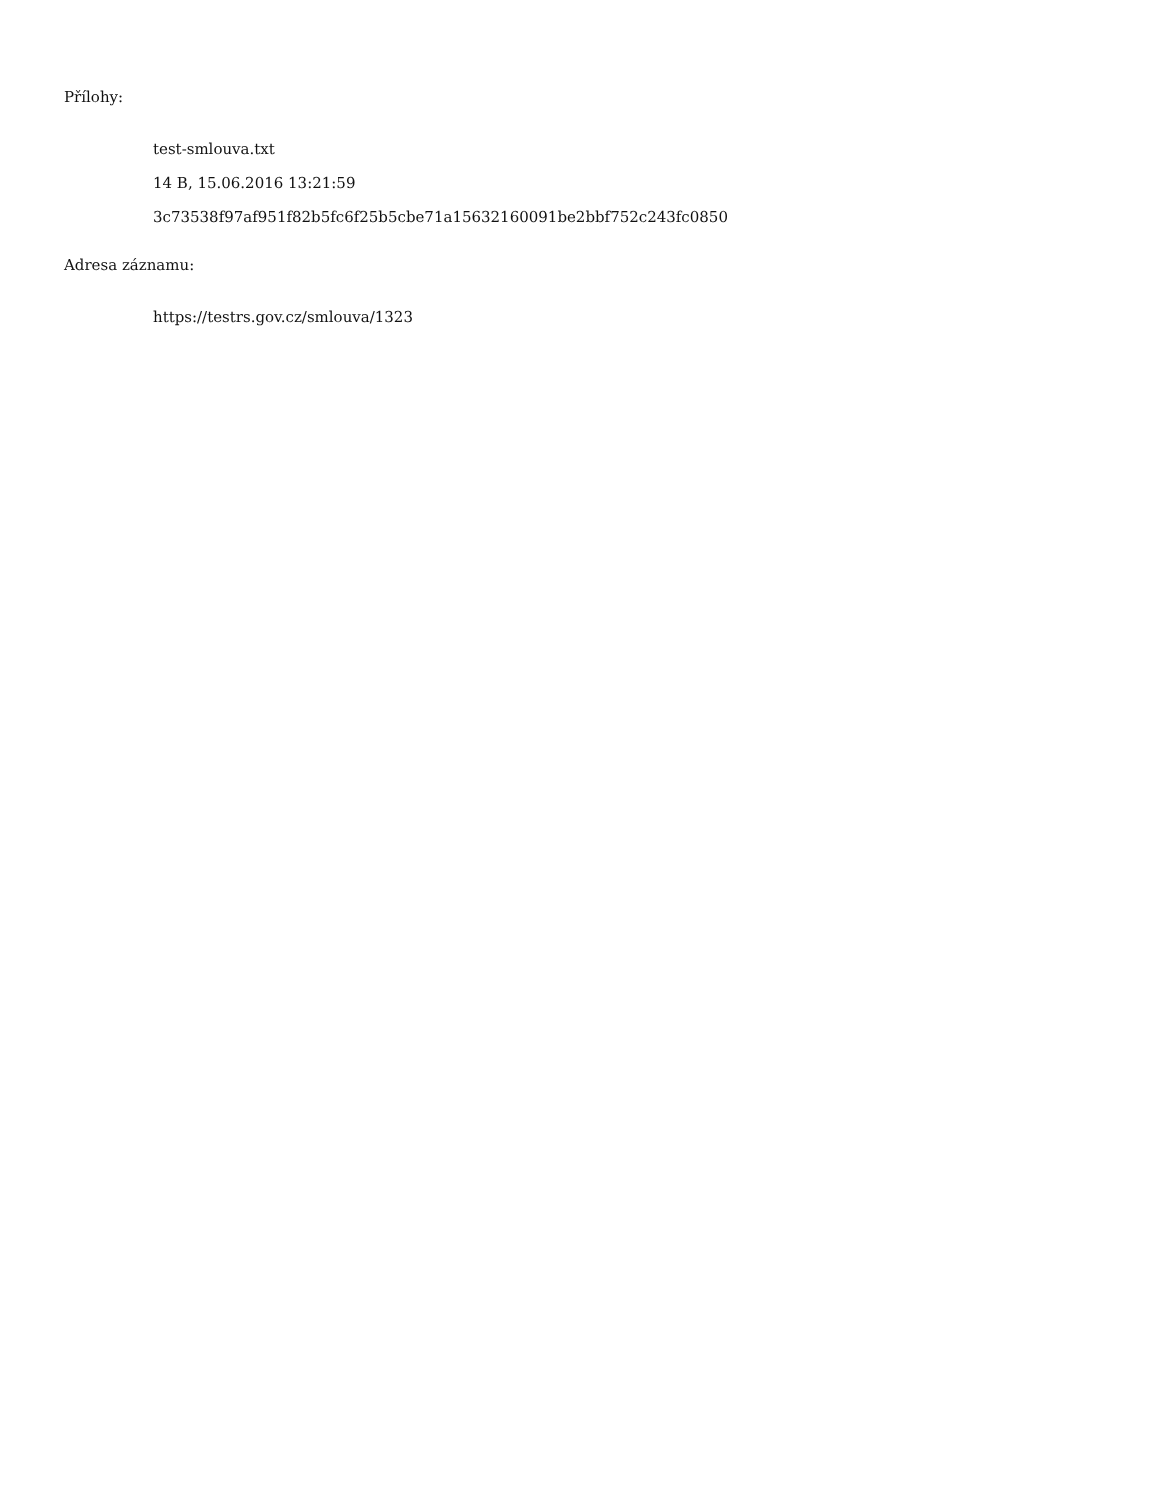Přílohy:
test-smlouva.txt
14 B, 15.06.2016 13:21:59
3c73538f97af951f82b5fc6f25b5cbe71a15632160091be2bbf752c243fc0850
Adresa záznamu:
https://testrs.gov.cz/smlouva/1323